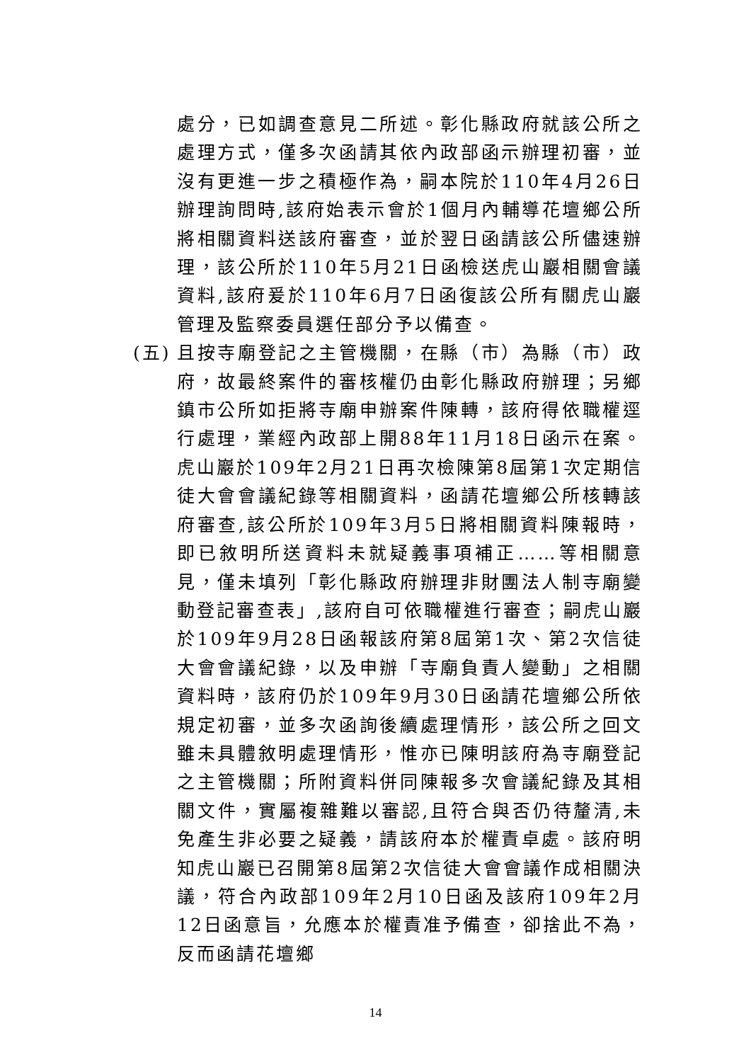處分，已如調查意見二所述。彰化縣政府就該公所之處理方式，僅多次函請其依內政部函示辦理初審，並沒有更進一步之積極作為，嗣本院於110年4月26日辦理詢問時,該府始表示會於1個月內輔導花壇鄉公所將相關資料送該府審查，並於翌日函請該公所儘速辦理，該公所於110年5月21日函檢送虎山巖相關會議資料,該府爰於110年6月7日函復該公所有關虎山巖管理及監察委員選任部分予以備查。
(五)
且按寺廟登記之主管機關，在縣（市）為縣（市）政府，故最終案件的審核權仍由彰化縣政府辦理；另鄉鎮市公所如拒將寺廟申辦案件陳轉，該府得依職權逕行處理，業經內政部上開88年11月18日函示在案。虎山巖於109年2月21日再次檢陳第8屆第1次定期信徒大會會議紀錄等相關資料，函請花壇鄉公所核轉該府審查,該公所於109年3月5日將相關資料陳報時，即已敘明所送資料未就疑義事項補正……等相關意見，僅未填列「彰化縣政府辦理非財團法人制寺廟變動登記審查表」,該府自可依職權進行審查；嗣虎山巖於109年9月28日函報該府第8屆第1次、第2次信徒大會會議紀錄，以及申辦「寺廟負責人變動」之相關資料時，該府仍於109年9月30日函請花壇鄉公所依規定初審，並多次函詢後續處理情形，該公所之回文雖未具體敘明處理情形，惟亦已陳明該府為寺廟登記之主管機關；所附資料併同陳報多次會議紀錄及其相關文件，實屬複雜難以審認,且符合與否仍待釐清,未免產生非必要之疑義，請該府本於權責卓處。該府明知虎山巖已召開第8屆第2次信徒大會會議作成相關決議，符合內政部109年2月10日函及該府109年2月12日函意旨，允應本於權責准予備查，卻捨此不為，反而函請花壇鄉
14